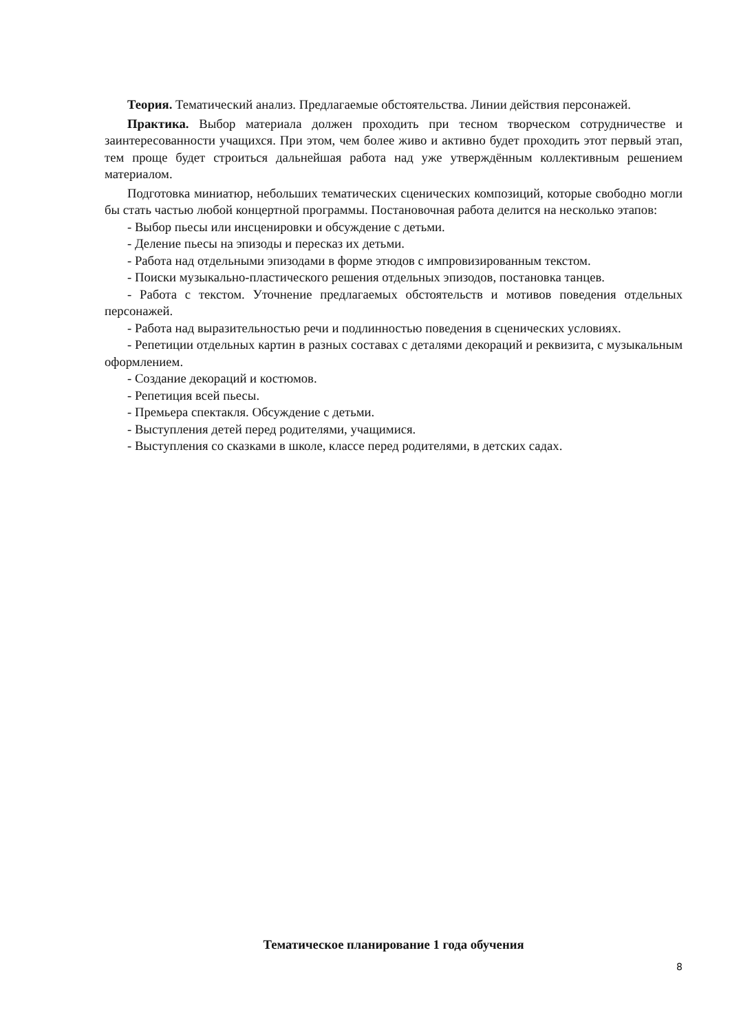Теория. Тематический анализ. Предлагаемые обстоятельства. Линии действия персонажей.
Практика. Выбор материала должен проходить при тесном творческом сотрудничестве и заинтересованности учащихся. При этом, чем более живо и активно будет проходить этот первый этап, тем проще будет строиться дальнейшая работа над уже утверждённым коллективным решением материалом.
Подготовка миниатюр, небольших тематических сценических композиций, которые свободно могли бы стать частью любой концертной программы. Постановочная работа делится на несколько этапов:
- Выбор пьесы или инсценировки и обсуждение с детьми.
- Деление пьесы на эпизоды и пересказ их детьми.
- Работа над отдельными эпизодами в форме этюдов с импровизированным текстом.
- Поиски музыкально-пластического решения отдельных эпизодов, постановка танцев.
- Работа с текстом. Уточнение предлагаемых обстоятельств и мотивов поведения отдельных персонажей.
- Работа над выразительностью речи и подлинностью поведения в сценических условиях.
- Репетиции отдельных картин в разных составах с деталями декораций и реквизита, с музыкальным оформлением.
- Создание декораций и костюмов.
- Репетиция всей пьесы.
- Премьера спектакля. Обсуждение с детьми.
- Выступления детей перед родителями, учащимися.
- Выступления со сказками в школе, классе перед родителями, в детских садах.
Тематическое планирование 1 года обучения
8